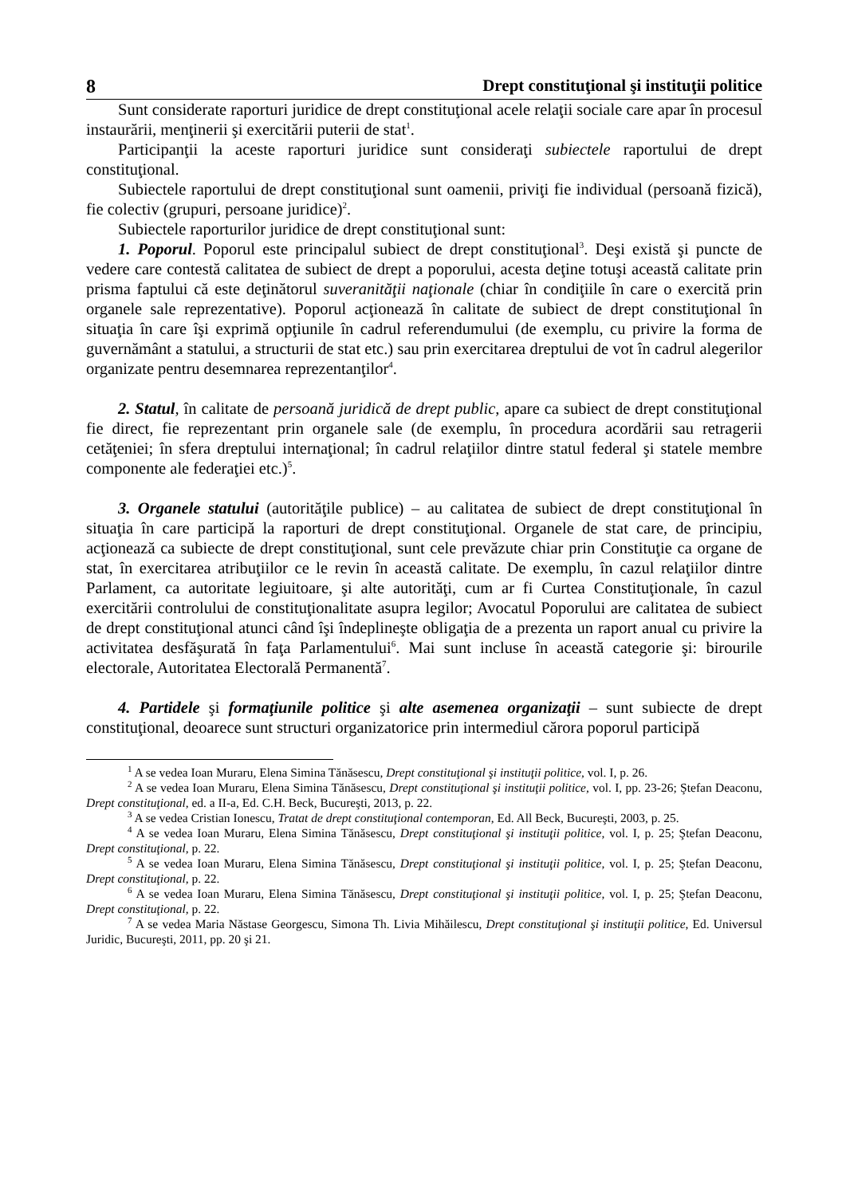8 Drept constituţional şi instituţii politice
Sunt considerate raporturi juridice de drept constituţional acele relaţii sociale care apar în procesul instaurării, menţinerii şi exercitării puterii de stat<sup>1</sup>.
Participanţii la aceste raporturi juridice sunt consideraţi subiectele raportului de drept constituţional.
Subiectele raportului de drept constituţional sunt oamenii, priviţi fie individual (persoană fizică), fie colectiv (grupuri, persoane juridice)<sup>2</sup>.
Subiectele raporturilor juridice de drept constituţional sunt:
1. Poporul. Poporul este principalul subiect de drept constituţional<sup>3</sup>. Deşi există şi puncte de vedere care contestă calitatea de subiect de drept a poporului, acesta deţine totuşi această calitate prin prisma faptului că este deţinătorul suveranităţii naţionale (chiar în condiţiile în care o exercită prin organele sale reprezentative). Poporul acţionează în calitate de subiect de drept constituţional în situaţia în care îşi exprimă opţiunile în cadrul referendumului (de exemplu, cu privire la forma de guvernământ a statului, a structurii de stat etc.) sau prin exercitarea dreptului de vot în cadrul alegerilor organizate pentru desemnarea reprezentanţilor<sup>4</sup>.
2. Statul, în calitate de persoană juridică de drept public, apare ca subiect de drept constituţional fie direct, fie reprezentant prin organele sale (de exemplu, în procedura acordării sau retragerii cetăţeniei; în sfera dreptului internaţional; în cadrul relaţiilor dintre statul federal şi statele membre componente ale federaţiei etc.)<sup>5</sup>.
3. Organele statului (autorităţile publice) – au calitatea de subiect de drept constituţional în situaţia în care participă la raporturi de drept constituţional. Organele de stat care, de principiu, acţionează ca subiecte de drept constituţional, sunt cele prevăzute chiar prin Constituţie ca organe de stat, în exercitarea atribuţiilor ce le revin în această calitate. De exemplu, în cazul relaţiilor dintre Parlament, ca autoritate legiuitoare, şi alte autorităţi, cum ar fi Curtea Constituţionale, în cazul exercitării controlului de constituţionalitate asupra legilor; Avocatul Poporului are calitatea de subiect de drept constituţional atunci când îşi îndeplineşte obligaţia de a prezenta un raport anual cu privire la activitatea desfăşurată în faţa Parlamentului<sup>6</sup>. Mai sunt incluse în această categorie şi: birourile electorale, Autoritatea Electorală Permanentă<sup>7</sup>.
4. Partidele şi formaţiunile politice şi alte asemenea organizaţii – sunt subiecte de drept constituţional, deoarece sunt structuri organizatorice prin intermediul cărora poporul participă
<sup>1</sup> A se vedea Ioan Muraru, Elena Simina Tănăsescu, Drept constituţional şi instituţii politice, vol. I, p. 26.
<sup>2</sup> A se vedea Ioan Muraru, Elena Simina Tănăsescu, Drept constituţional şi instituţii politice, vol. I, pp. 23-26; Ştefan Deaconu, Drept constituţional, ed. a II-a, Ed. C.H. Beck, Bucureşti, 2013, p. 22.
<sup>3</sup> A se vedea Cristian Ionescu, Tratat de drept constituţional contemporan, Ed. All Beck, Bucureşti, 2003, p. 25.
<sup>4</sup> A se vedea Ioan Muraru, Elena Simina Tănăsescu, Drept constituţional şi instituţii politice, vol. I, p. 25; Ştefan Deaconu, Drept constituţional, p. 22.
<sup>5</sup> A se vedea Ioan Muraru, Elena Simina Tănăsescu, Drept constituţional şi instituţii politice, vol. I, p. 25; Ştefan Deaconu, Drept constituţional, p. 22.
<sup>6</sup> A se vedea Ioan Muraru, Elena Simina Tănăsescu, Drept constituţional şi instituţii politice, vol. I, p. 25; Ştefan Deaconu, Drept constituţional, p. 22.
<sup>7</sup> A se vedea Maria Năstase Georgescu, Simona Th. Livia Mihăilescu, Drept constituţional şi instituţii politice, Ed. Universul Juridic, Bucureşti, 2011, pp. 20 şi 21.